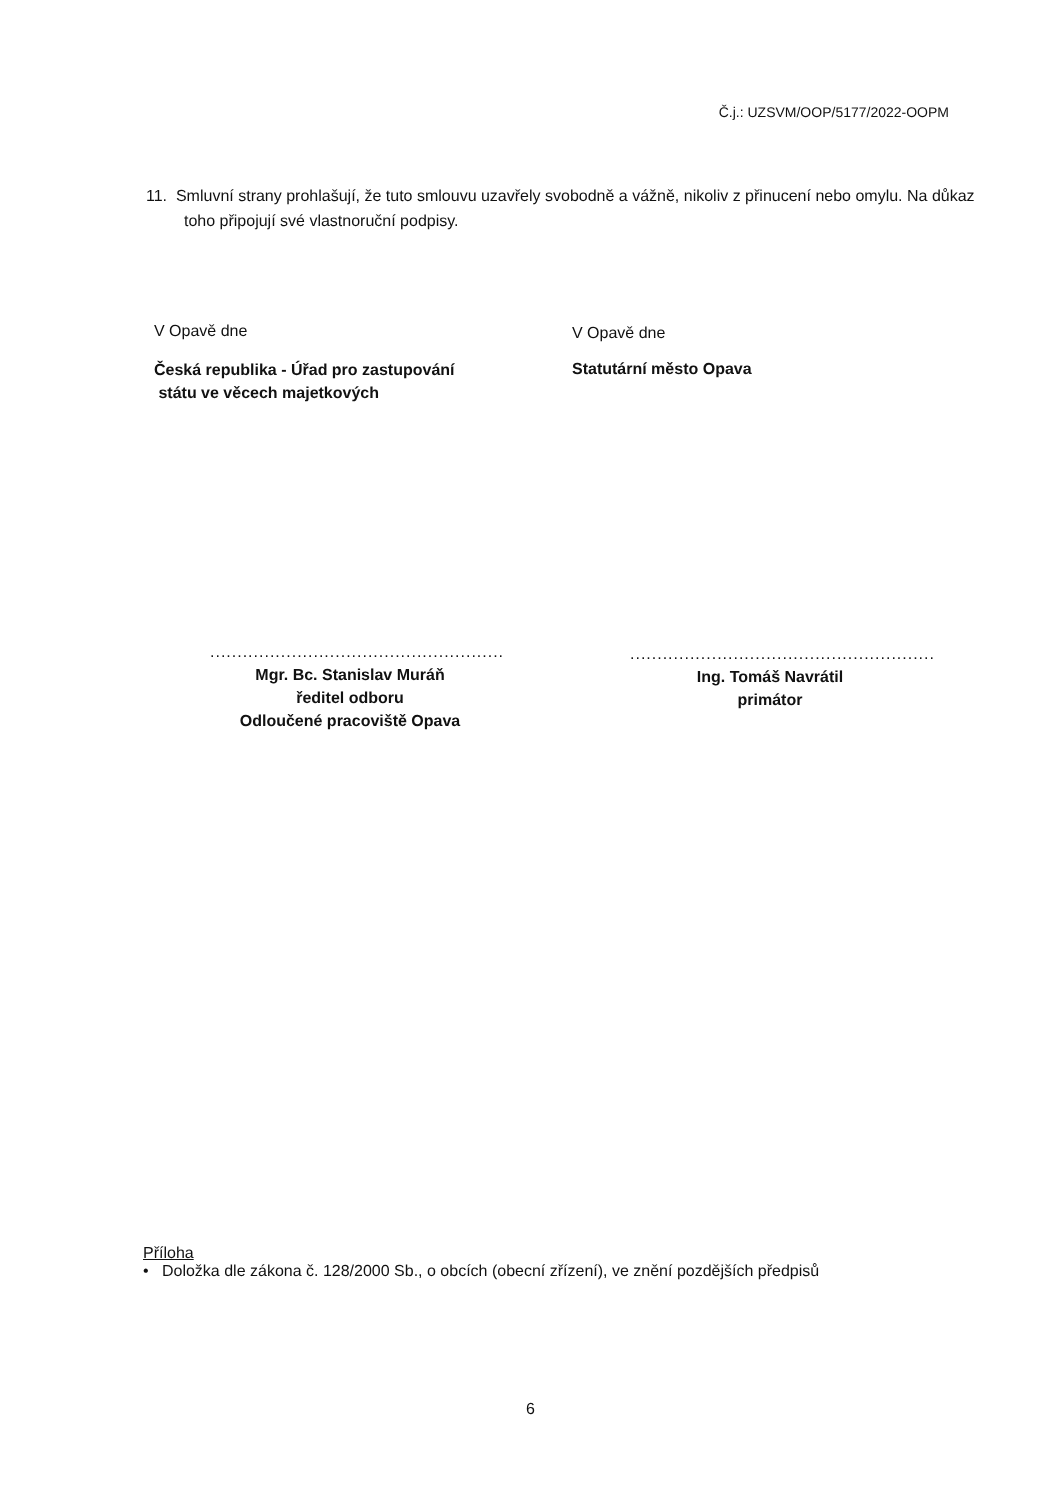Č.j.: UZSVM/OOP/5177/2022-OOPM
11. Smluvní strany prohlašují, že tuto smlouvu uzavřely svobodně a vážně, nikoliv z přinucení nebo omylu. Na důkaz toho připojují své vlastnoruční podpisy.
V Opavě dne
Česká republika - Úřad pro zastupování
státu ve věcech majetkových
V Opavě dne
Statutární město Opava
......................................................
Mgr. Bc. Stanislav Muráň
ředitel odboru
Odloučené pracoviště Opava
........................................................
Ing. Tomáš Navrátil
primátor
Příloha
• Doložka dle zákona č. 128/2000 Sb., o obcích (obecní zřízení), ve znění pozdějších předpisů
6